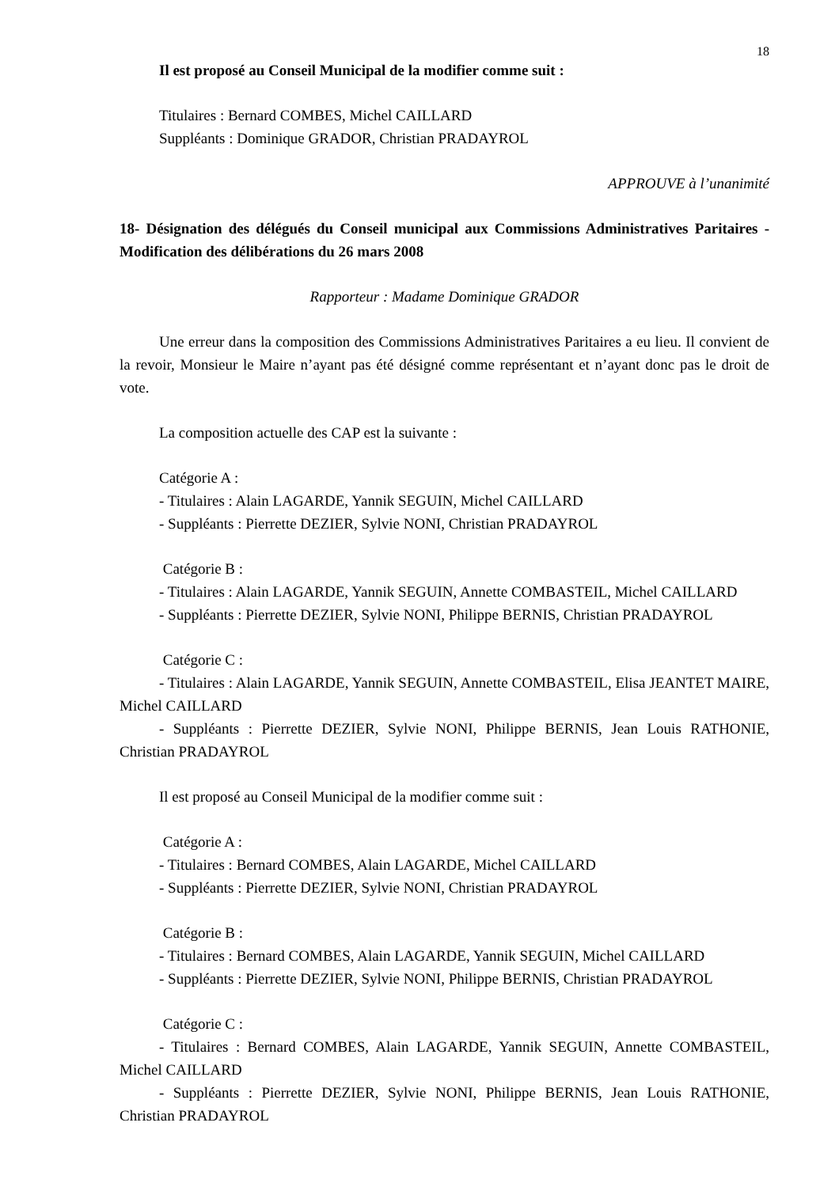18
Il est proposé au Conseil Municipal de la modifier comme suit :
Titulaires : Bernard COMBES, Michel CAILLARD
Suppléants : Dominique GRADOR, Christian PRADAYROL
APPROUVE à l’unanimité
18- Désignation des délégués du Conseil municipal aux Commissions Administratives Paritaires - Modification des délibérations du 26 mars 2008
Rapporteur : Madame Dominique GRADOR
Une erreur dans la composition des Commissions Administratives Paritaires a eu lieu. Il convient de la revoir, Monsieur le Maire n’ayant pas été désigné comme représentant et n’ayant donc pas le droit de vote.
La composition actuelle des CAP est la suivante :
Catégorie A :
- Titulaires : Alain LAGARDE, Yannik SEGUIN, Michel CAILLARD
- Suppléants : Pierrette DEZIER, Sylvie NONI, Christian PRADAYROL
Catégorie B :
- Titulaires : Alain LAGARDE, Yannik SEGUIN, Annette COMBASTEIL, Michel CAILLARD
- Suppléants : Pierrette DEZIER, Sylvie NONI, Philippe BERNIS, Christian PRADAYROL
Catégorie C :
- Titulaires : Alain LAGARDE, Yannik SEGUIN, Annette COMBASTEIL, Elisa JEANTET MAIRE, Michel CAILLARD
- Suppléants : Pierrette DEZIER, Sylvie NONI, Philippe BERNIS, Jean Louis RATHONIE, Christian PRADAYROL
Il est proposé au Conseil Municipal de la modifier comme suit :
Catégorie A :
- Titulaires : Bernard COMBES, Alain LAGARDE, Michel CAILLARD
- Suppléants : Pierrette DEZIER, Sylvie NONI, Christian PRADAYROL
Catégorie B :
- Titulaires : Bernard COMBES, Alain LAGARDE, Yannik SEGUIN, Michel CAILLARD
- Suppléants : Pierrette DEZIER, Sylvie NONI, Philippe BERNIS, Christian PRADAYROL
Catégorie C :
- Titulaires : Bernard COMBES, Alain LAGARDE, Yannik SEGUIN, Annette COMBASTEIL, Michel CAILLARD
- Suppléants : Pierrette DEZIER, Sylvie NONI, Philippe BERNIS, Jean Louis RATHONIE, Christian PRADAYROL